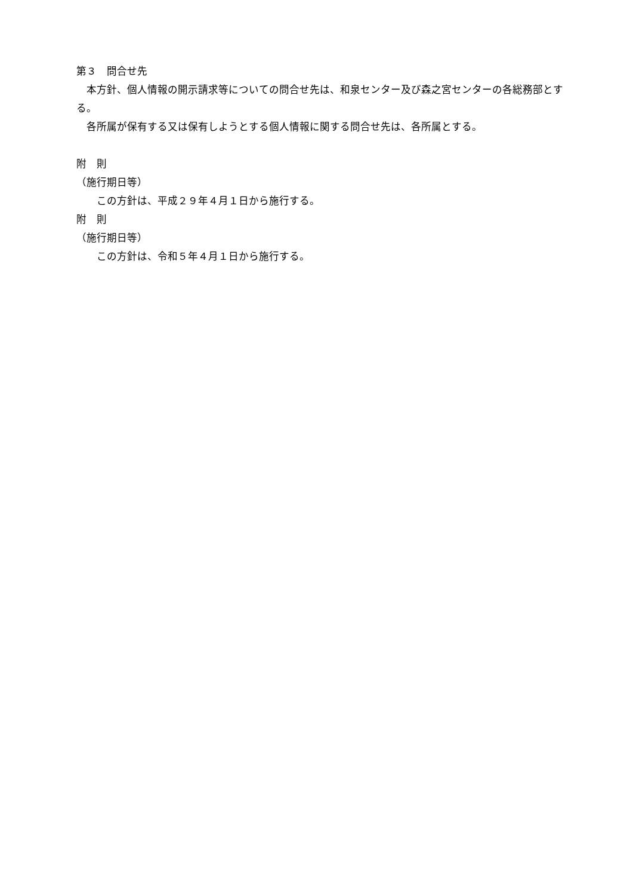第３　問合せ先
　本方針、個人情報の開示請求等についての問合せ先は、和泉センター及び森之宮センターの各総務部とする。
　各所属が保有する又は保有しようとする個人情報に関する問合せ先は、各所属とする。
附　則
（施行期日等）
　　この方針は、平成２９年４月１日から施行する。
附　則
（施行期日等）
　　この方針は、令和５年４月１日から施行する。